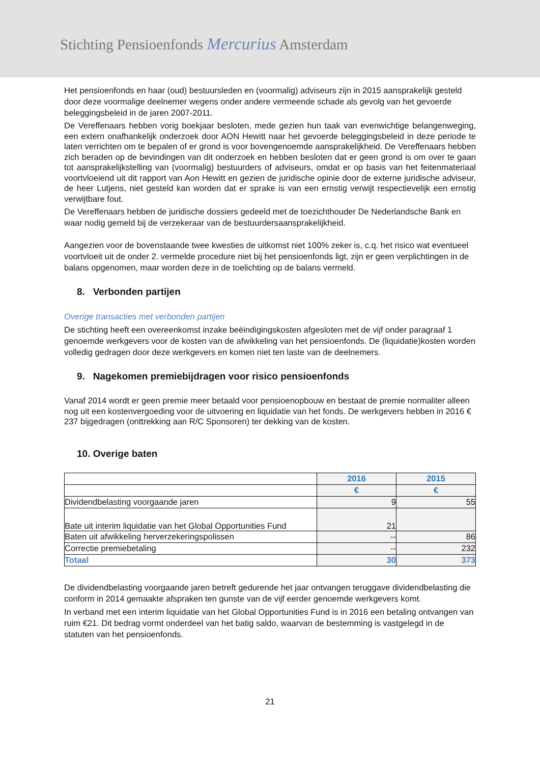Stichting Pensioenfonds Mercurius Amsterdam
Het pensioenfonds en haar (oud) bestuursleden en (voormalig) adviseurs zijn in 2015 aansprakelijk gesteld door deze voormalige deelnemer wegens onder andere vermeende schade als gevolg van het gevoerde beleggingsbeleid in de jaren 2007-2011.
De Vereffenaars hebben vorig boekjaar besloten, mede gezien hun taak van evenwichtige belangenweging, een extern onafhankelijk onderzoek door AON Hewitt naar het gevoerde beleggingsbeleid in deze periode te laten verrichten om te bepalen of er grond is voor bovengenoemde aansprakelijkheid. De Vereffenaars hebben zich beraden op de bevindingen van dit onderzoek en hebben besloten dat er geen grond is om over te gaan tot aansprakelijkstelling van (voormalig) bestuurders of adviseurs, omdat er op basis van het feitenmateriaal voortvloeiend uit dit rapport van Aon Hewitt en gezien de juridische opinie door de externe juridische adviseur, de heer Lutjens, niet gesteld kan worden dat er sprake is van een ernstig verwijt respectievelijk een ernstig verwijtbare fout.
De Vereffenaars hebben de juridische dossiers gedeeld met de toezichthouder De Nederlandsche Bank en waar nodig gemeld bij de verzekeraar van de bestuurdersaansprakelijkheid.
Aangezien voor de bovenstaande twee kwesties de uitkomst niet 100% zeker is, c.q. het risico wat eventueel voortvloeit uit de onder 2. vermelde procedure niet bij het pensioenfonds ligt, zijn er geen verplichtingen in de balans opgenomen, maar worden deze in de toelichting op de balans vermeld.
8. Verbonden partijen
Overige transacties met verbonden partijen
De stichting heeft een overeenkomst inzake beëindigingskosten afgesloten met de vijf onder paragraaf 1 genoemde werkgevers voor de kosten van de afwikkeling van het pensioenfonds. De (liquidatie)kosten worden volledig gedragen door deze werkgevers en komen niet ten laste van de deelnemers.
9. Nagekomen premiebijdragen voor risico pensioenfonds
Vanaf 2014 wordt er geen premie meer betaald voor pensioenopbouw en bestaat de premie normaliter alleen nog uit een kostenvergoeding voor de uitvoering en liquidatie van het fonds. De werkgevers hebben in 2016 € 237 bijgedragen (onttrekking aan R/C Sponsoren) ter dekking van de kosten.
10. Overige baten
| | 2016 | 2015 |
| | € | € |
| Dividendbelasting voorgaande jaren | 9 | 55 |
| Bate uit interim liquidatie van het Global Opportunities Fund | 21 | |
| Baten uit afwikkeling herverzekeringspolissen | -- | 86 |
| Correctie premiebetaling | -- | 232 |
| Totaal | 30 | 373 |
De dividendbelasting voorgaande jaren betreft gedurende het jaar ontvangen teruggave dividendbelasting die conform in 2014 gemaakte afspraken ten gunste van de vijf eerder genoemde werkgevers komt.
In verband met een interim liquidatie van het Global Opportunities Fund is in 2016 een betaling ontvangen van ruim €21. Dit bedrag vormt onderdeel van het batig saldo, waarvan de bestemming is vastgelegd in de statuten van het pensioenfonds.
21